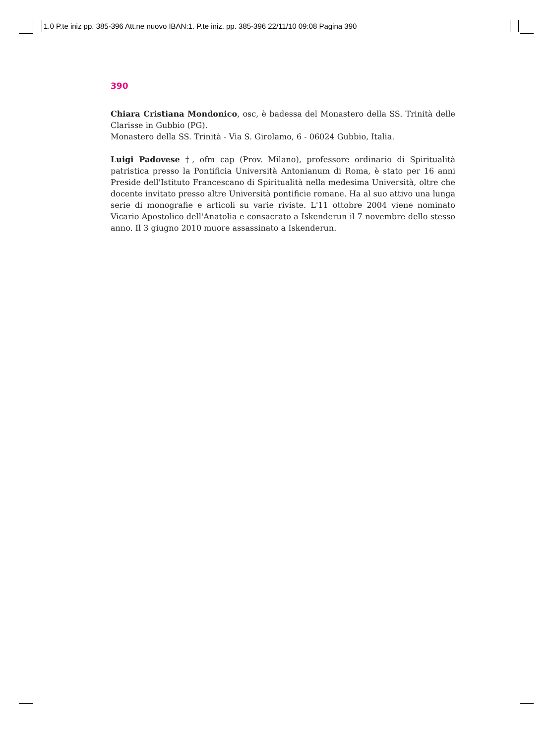1.0 P.te iniz pp. 385-396 Att.ne nuovo IBAN:1. P.te iniz. pp. 385-396 22/11/10 09:08 Pagina 390
390
Chiara Cristiana Mondonico, osc, è badessa del Monastero della SS. Trinità delle Clarisse in Gubbio (PG).
Monastero della SS. Trinità - Via S. Girolamo, 6 - 06024 Gubbio, Italia.
Luigi Padovese †, ofm cap (Prov. Milano), professore ordinario di Spiritualità patristica presso la Pontificia Università Antonianum di Roma, è stato per 16 anni Preside dell'Istituto Francescano di Spiritualità nella medesima Università, oltre che docente invitato presso altre Università pontificie romane. Ha al suo attivo una lunga serie di monografie e articoli su varie riviste. L'11 ottobre 2004 viene nominato Vicario Apostolico dell'Anatolia e consacrato a Iskenderun il 7 novembre dello stesso anno. Il 3 giugno 2010 muore assassinato a Iskenderun.